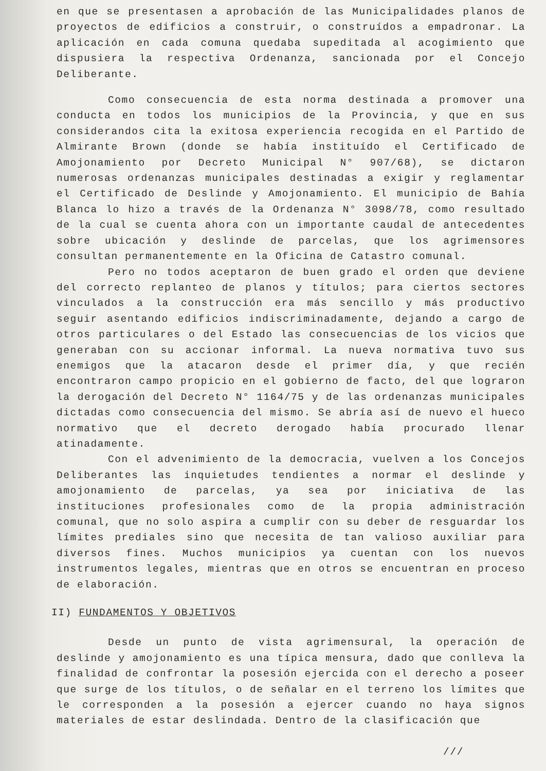en que se presentasen a aprobación de las Municipalidades planos de proyectos de edificios a construir, o construídos a empadronar. La aplicación en cada comuna quedaba supeditada al acogimiento que dispusiera la respectiva Ordenanza, sancionada por el Concejo Deliberante.
Como consecuencia de esta norma destinada a promover una conducta en todos los municipios de la Provincia, y que en sus considerandos cita la exitosa experiencia recogida en el Partido de Almirante Brown (donde se había instituído el Certificado de Amojonamiento por Decreto Municipal N° 907/68), se dictaron numerosas ordenanzas municipales destinadas a exigir y reglamentar el Certificado de Deslinde y Amojonamiento. El municipio de Bahía Blanca lo hizo a través de la Ordenanza N° 3098/78, como resultado de la cual se cuenta ahora con un importante caudal de antecedentes sobre ubicación y deslinde de parcelas, que los agrimensores consultan permanentemente en la Oficina de Catastro comunal.
Pero no todos aceptaron de buen grado el orden que deviene del correcto replanteo de planos y títulos; para ciertos sectores vinculados a la construcción era más sencillo y más productivo seguir asentando edificios indiscriminadamente, dejando a cargo de otros particulares o del Estado las consecuencias de los vicios que generaban con su accionar informal. La nueva normativa tuvo sus enemigos que la atacaron desde el primer día, y que recién encontraron campo propicio en el gobierno de facto, del que lograron la derogación del Decreto N° 1164/75 y de las ordenanzas municipales dictadas como consecuencia del mismo. Se abría así de nuevo el hueco normativo que el decreto derogado había procurado llenar atinadamente.
Con el advenimiento de la democracia, vuelven a los Concejos Deliberantes las inquietudes tendientes a normar el deslinde y amojonamiento de parcelas, ya sea por iniciativa de las instituciones profesionales como de la propia administración comunal, que no solo aspira a cumplir con su deber de resguardar los límites prediales sino que necesita de tan valioso auxiliar para diversos fines. Muchos municipios ya cuentan con los nuevos instrumentos legales, mientras que en otros se encuentran en proceso de elaboración.
II) FUNDAMENTOS Y OBJETIVOS
Desde un punto de vista agrimensural, la operación de deslinde y amojonamiento es una típica mensura, dado que conlleva la finalidad de confrontar la posesión ejercida con el derecho a poseer que surge de los títulos, o de señalar en el terreno los límites que le corresponden a la posesión a ejercer cuando no haya signos materiales de estar deslindada. Dentro de la clasificación que
///